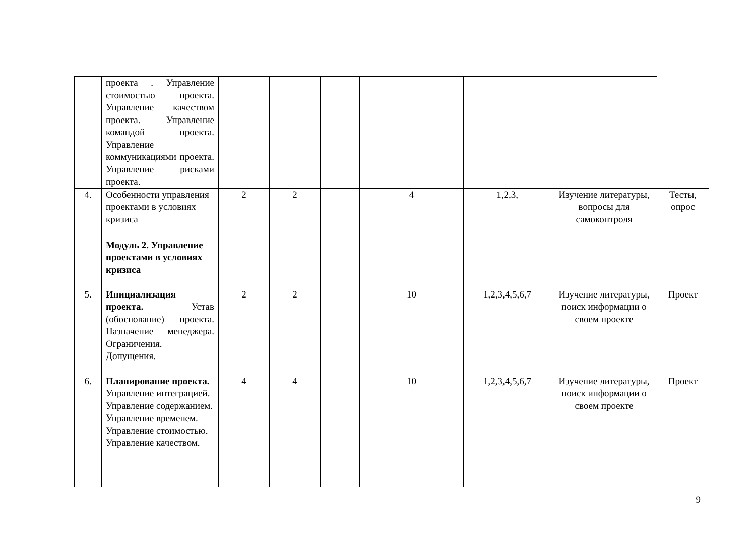| | проекта . Управление стоимостью проекта. Управление качеством проекта. Управление командой проекта. Управление коммуникациями проекта. Управление рисками проекта. | | | | | | | |
| 4. | Особенности управления проектами в условиях кризиса | 2 | 2 | | 4 | 1,2,3, | Изучение литературы, вопросы для самоконтроля | Тесты, опрос |
| | Модуль 2. Управление проектами в условиях кризиса | | | | | | | |
| 5. | Инициализация проекта. Устав (обоснование) проекта. Назначение менеджера. Ограничения. Допущения. | 2 | 2 | | 10 | 1,2,3,4,5,6,7 | Изучение литературы, поиск информации о своем проекте | Проект |
| 6. | Планирование проекта. Управление интеграцией. Управление содержанием. Управление временем. Управление стоимостью. Управление качеством. | 4 | 4 | | 10 | 1,2,3,4,5,6,7 | Изучение литературы, поиск информации о своем проекте | Проект |
9